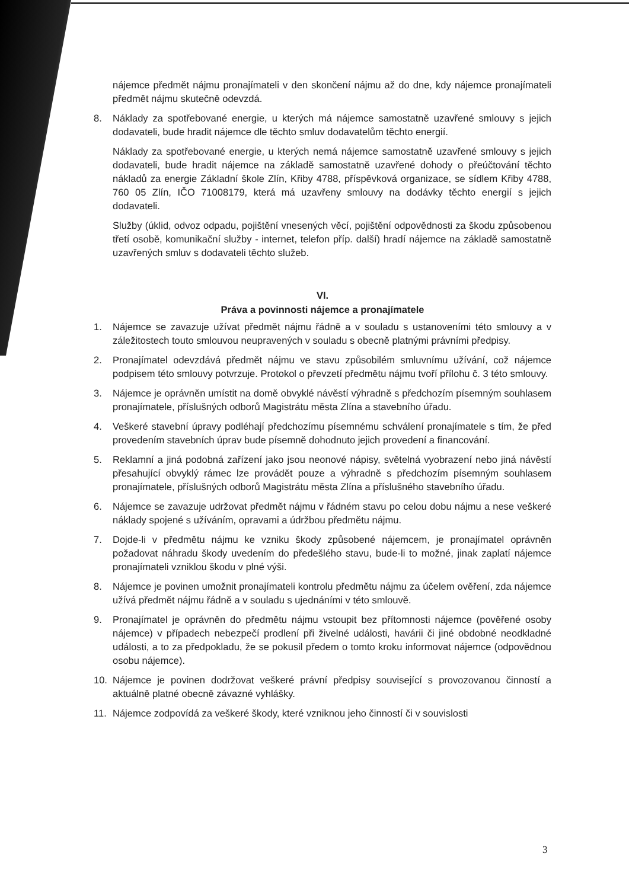nájemce předmět nájmu pronajímateli v den skončení nájmu až do dne, kdy nájemce pronajímateli předmět nájmu skutečně odevzdá.
8. Náklady za spotřebované energie, u kterých má nájemce samostatně uzavřené smlouvy s jejich dodavateli, bude hradit nájemce dle těchto smluv dodavatelům těchto energií.
Náklady za spotřebované energie, u kterých nemá nájemce samostatně uzavřené smlouvy s jejich dodavateli, bude hradit nájemce na základě samostatně uzavřené dohody o přeúčtování těchto nákladů za energie Základní škole Zlín, Křiby 4788, příspěvková organizace, se sídlem Křiby 4788, 760 05 Zlín, IČO 71008179, která má uzavřeny smlouvy na dodávky těchto energií s jejich dodavateli.
Služby (úklid, odvoz odpadu, pojištění vnesených věcí, pojištění odpovědnosti za škodu způsobenou třetí osobě, komunikační služby - internet, telefon příp. další) hradí nájemce na základě samostatně uzavřených smluv s dodavateli těchto služeb.
VI.
Práva a povinnosti nájemce a pronajímatele
1. Nájemce se zavazuje užívat předmět nájmu řádně a v souladu s ustanoveními této smlouvy a v záležitostech touto smlouvou neupravených v souladu s obecně platnými právními předpisy.
2. Pronajímatel odevzdává předmět nájmu ve stavu způsobilém smluvnímu užívání, což nájemce podpisem této smlouvy potvrzuje. Protokol o převzetí předmětu nájmu tvoří přílohu č. 3 této smlouvy.
3. Nájemce je oprávněn umístit na domě obvyklé návěstí výhradně s předchozím písemným souhlasem pronajímatele, příslušných odborů Magistrátu města Zlína a stavebního úřadu.
4. Veškeré stavební úpravy podléhají předchozímu písemnému schválení pronajímatele s tím, že před provedením stavebních úprav bude písemně dohodnuto jejich provedení a financování.
5. Reklamní a jiná podobná zařízení jako jsou neonové nápisy, světelná vyobrazení nebo jiná návěstí přesahující obvyklý rámec lze provádět pouze a výhradně s předchozím písemným souhlasem pronajímatele, příslušných odborů Magistrátu města Zlína a příslušného stavebního úřadu.
6. Nájemce se zavazuje udržovat předmět nájmu v řádném stavu po celou dobu nájmu a nese veškeré náklady spojené s užíváním, opravami a údržbou předmětu nájmu.
7. Dojde-li v předmětu nájmu ke vzniku škody způsobené nájemcem, je pronajímatel oprávněn požadovat náhradu škody uvedením do předešlého stavu, bude-li to možné, jinak zaplatí nájemce pronajímateli vzniklou škodu v plné výši.
8. Nájemce je povinen umožnit pronajímateli kontrolu předmětu nájmu za účelem ověření, zda nájemce užívá předmět nájmu řádně a v souladu s ujednáními v této smlouvě.
9. Pronajímatel je oprávněn do předmětu nájmu vstoupit bez přítomnosti nájemce (pověřené osoby nájemce) v případech nebezpečí prodlení při živelné události, havárii či jiné obdobné neodkladné události, a to za předpokladu, že se pokusil předem o tomto kroku informovat nájemce (odpovědnou osobu nájemce).
10. Nájemce je povinen dodržovat veškeré právní předpisy související s provozovanou činností a aktuálně platné obecně závazné vyhlášky.
11. Nájemce zodpovídá za veškeré škody, které vzniknou jeho činností či v souvislosti
3